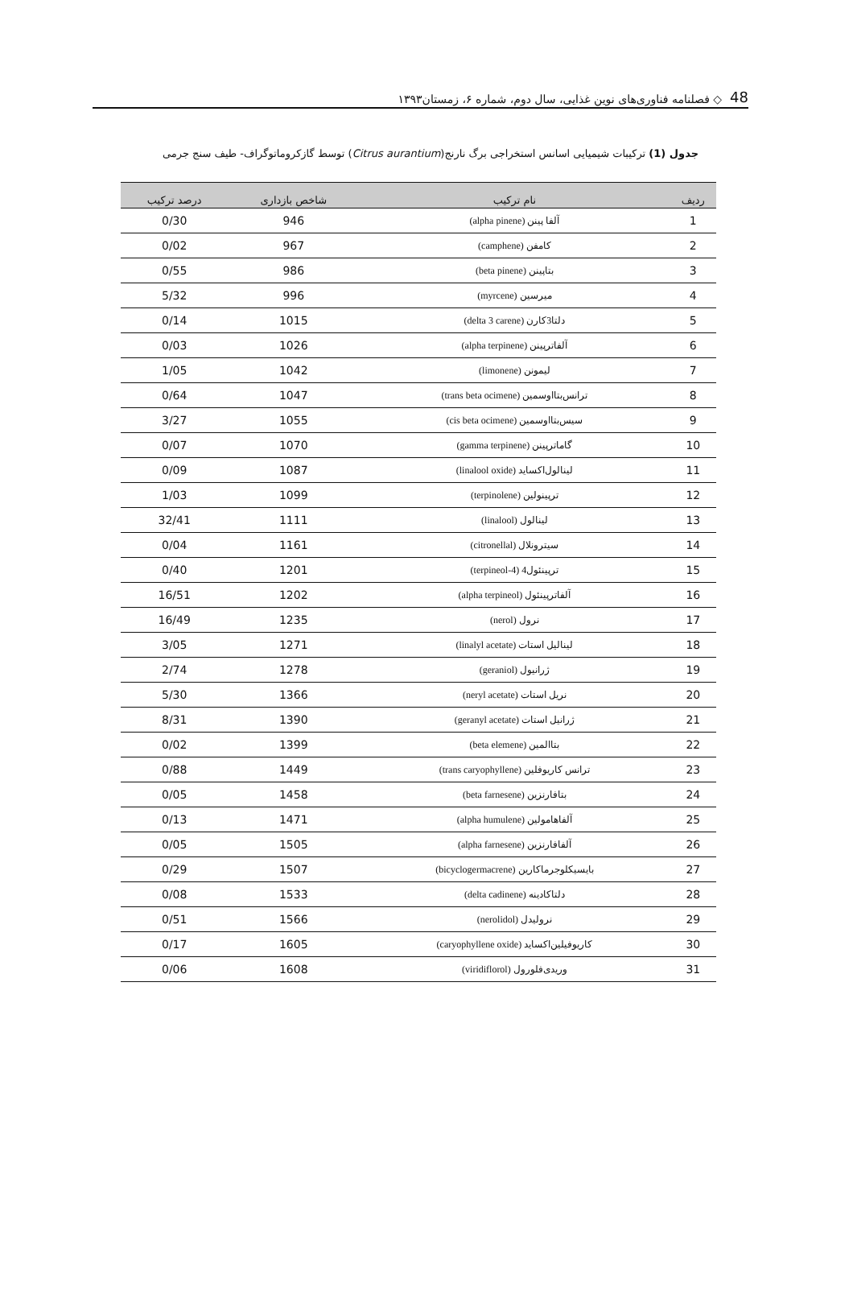48 ◇ فصلنامه فناوری‌های نوین غذایی، سال دوم، شماره ۶، زمستان۱۳۹۳
جدول (1) ترکیبات شیمیایی اسانس استخراجی برگ نارنج(Citrus aurantium) توسط گازکروماتوگراف- طیف سنج جرمی
| ردیف | نام ترکیب | شاخص بازداری | درصد ترکیب |
| --- | --- | --- | --- |
| 1 | آلفا پینن (alpha pinene) | 946 | 0/30 |
| 2 | کامفن (camphene) | 967 | 0/02 |
| 3 | بتاپینن (beta pinene) | 986 | 0/55 |
| 4 | میرسین (myrcene) | 996 | 5/32 |
| 5 | دلتا3کارن (delta 3 carene) | 1015 | 0/14 |
| 6 | آلفاترپینن (alpha terpinene) | 1026 | 0/03 |
| 7 | لیمونن (limonene) | 1042 | 1/05 |
| 8 | ترانس‌بتااوسمین (trans beta ocimene) | 1047 | 0/64 |
| 9 | سیس‌بتااوسمین (cis beta ocimene) | 1055 | 3/27 |
| 10 | گاماترپینن (gamma terpinene) | 1070 | 0/07 |
| 11 | لینالول‌اکساید (linalool oxide) | 1087 | 0/09 |
| 12 | ترپینولین (terpinolene) | 1099 | 1/03 |
| 13 | لینالول (linalool) | 1111 | 32/41 |
| 14 | سیترونلال (citronellal) | 1161 | 0/04 |
| 15 | ترپینئول4 (terpineol-4) | 1201 | 0/40 |
| 16 | آلفاترپینئول (alpha terpineol) | 1202 | 16/51 |
| 17 | نرول (nerol) | 1235 | 16/49 |
| 18 | لینالیل استات (linalyl acetate) | 1271 | 3/05 |
| 19 | ژرانیول (geraniol) | 1278 | 2/74 |
| 20 | نریل استات (neryl acetate) | 1366 | 5/30 |
| 21 | ژرانیل استات (geranyl acetate) | 1390 | 8/31 |
| 22 | بتاالمین (beta elemene) | 1399 | 0/02 |
| 23 | ترانس کاریوفلین (trans caryophyllene) | 1449 | 0/88 |
| 24 | بتافارنزین (beta farnesene) | 1458 | 0/05 |
| 25 | آلفاهامولین (alpha humulene) | 1471 | 0/13 |
| 26 | آلفافارنزین (alpha farnesene) | 1505 | 0/05 |
| 27 | بایسیکلوجرماکارین (bicyclogermacrene) | 1507 | 0/29 |
| 28 | دلتاکادینه (delta cadinene) | 1533 | 0/08 |
| 29 | نرولیدل (nerolidol) | 1566 | 0/51 |
| 30 | کاریوفیلین‌اکساید (caryophyllene oxide) | 1605 | 0/17 |
| 31 | وریدی‌فلورول (viridiflorol) | 1608 | 0/06 |